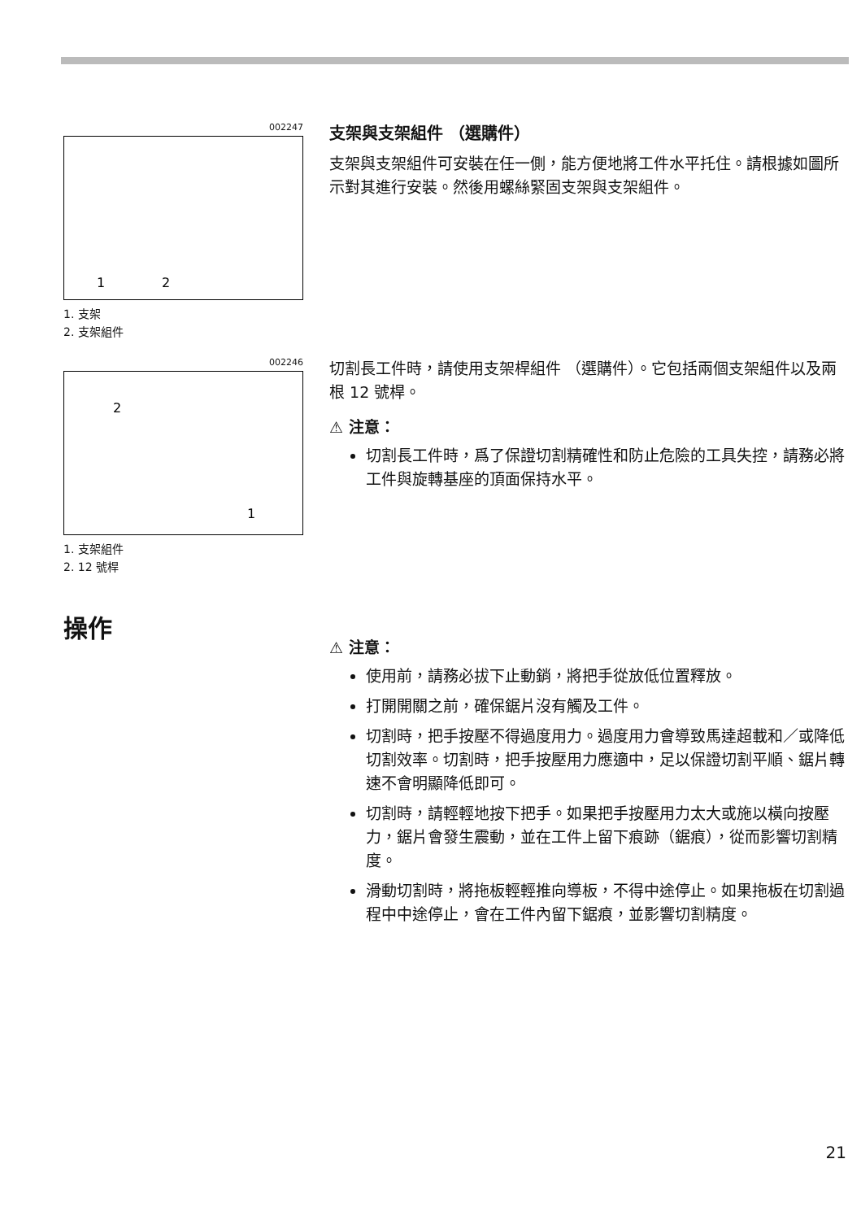002247
1
2
1. 支架
2. 支架組件
支架與支架組件 （選購件）
支架與支架組件可安裝在任一側，能方便地將工件水平托住。請根據如圖所示對其進行安裝。然後用螺絲緊固支架與支架組件。
002246
2
1
1. 支架組件
2. 12 號桿
切割長工件時，請使用支架桿組件 （選購件）。它包括兩個支架組件以及兩根 12 號桿。
⚠ 注意：
切割長工件時，爲了保證切割精確性和防止危險的工具失控，請務必將工件與旋轉基座的頂面保持水平。
操作
⚠ 注意：
使用前，請務必拔下止動銷，將把手從放低位置釋放。
打開開關之前，確保鋸片沒有觸及工件。
切割時，把手按壓不得過度用力。過度用力會導致馬達超載和／或降低切割效率。切割時，把手按壓用力應適中，足以保證切割平順、鋸片轉速不會明顯降低即可。
切割時，請輕輕地按下把手。如果把手按壓用力太大或施以橫向按壓力，鋸片會發生震動，並在工件上留下痕跡（鋸痕），從而影響切割精度。
滑動切割時，將拖板輕輕推向導板，不得中途停止。如果拖板在切割過程中中途停止，會在工件內留下鋸痕，並影響切割精度。
21